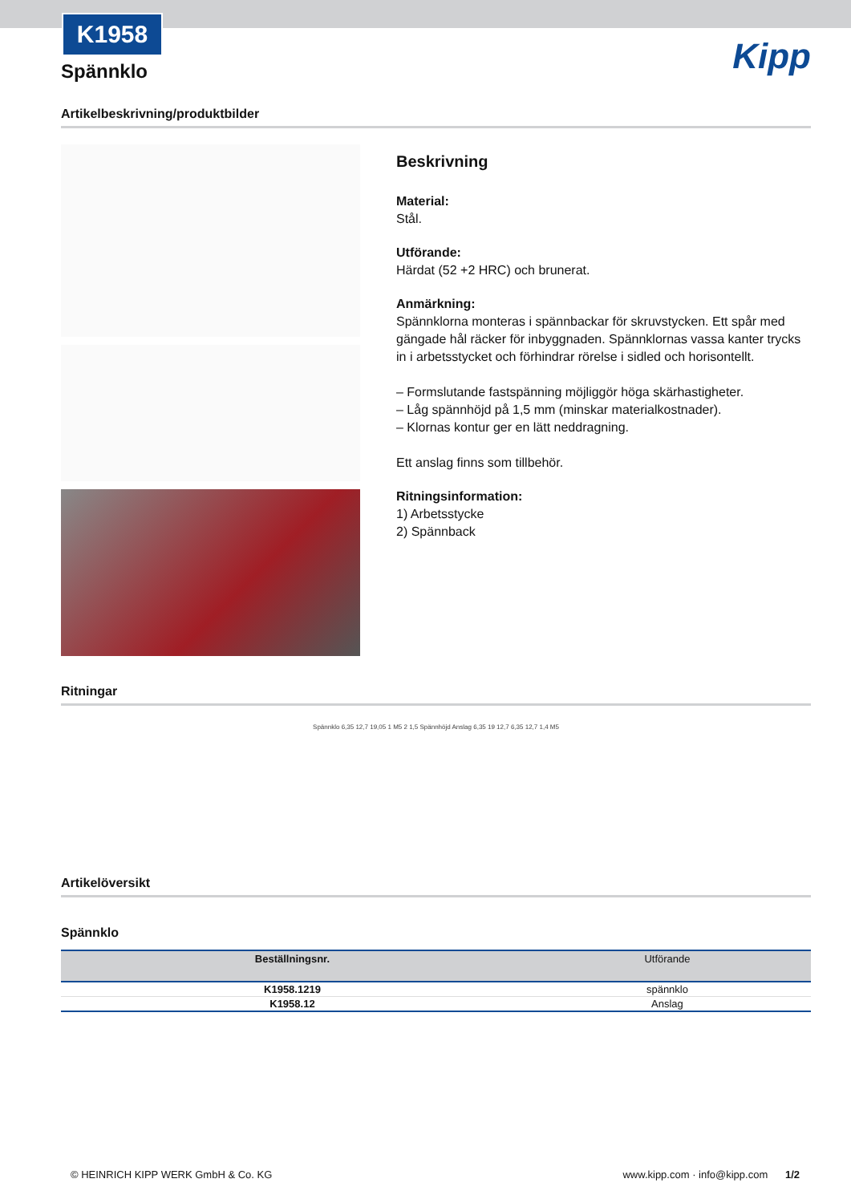K1958
Kipp
Spännklo
Artikelbeskrivning/produktbilder
Beskrivning
Material:
Stål.
Utförande:
Härdat (52 +2 HRC) och brunerat.
Anmärkning:
Spännklorna monteras i spännbackar för skruvstycken. Ett spår med gängade hål räcker för inbyggnaden. Spännklornas vassa kanter trycks in i arbetsstycket och förhindrar rörelse i sidled och horisontellt.
– Formslutande fastspänning möjliggör höga skärhastigheter.
– Låg spännhöjd på 1,5 mm (minskar materialkostnader).
– Klornas kontur ger en lätt neddragning.
Ett anslag finns som tillbehör.
Ritningsinformation:
1) Arbetsstycke
2) Spännback
Ritningar
Spännklo 6,35 12,7 19,05 1 M5 2 1,5 Spännhöjd Anslag 6,35 19 12,7 6,35 12,7 1,4 M5
Artikelöversikt
Spännklo
| Beställningsnr. | Utförande |
| --- | --- |
| K1958.1219 | spännklo |
| K1958.12 | Anslag |
© HEINRICH KIPP WERK GmbH & Co. KG www.kipp.com · info@kipp.com 1/2